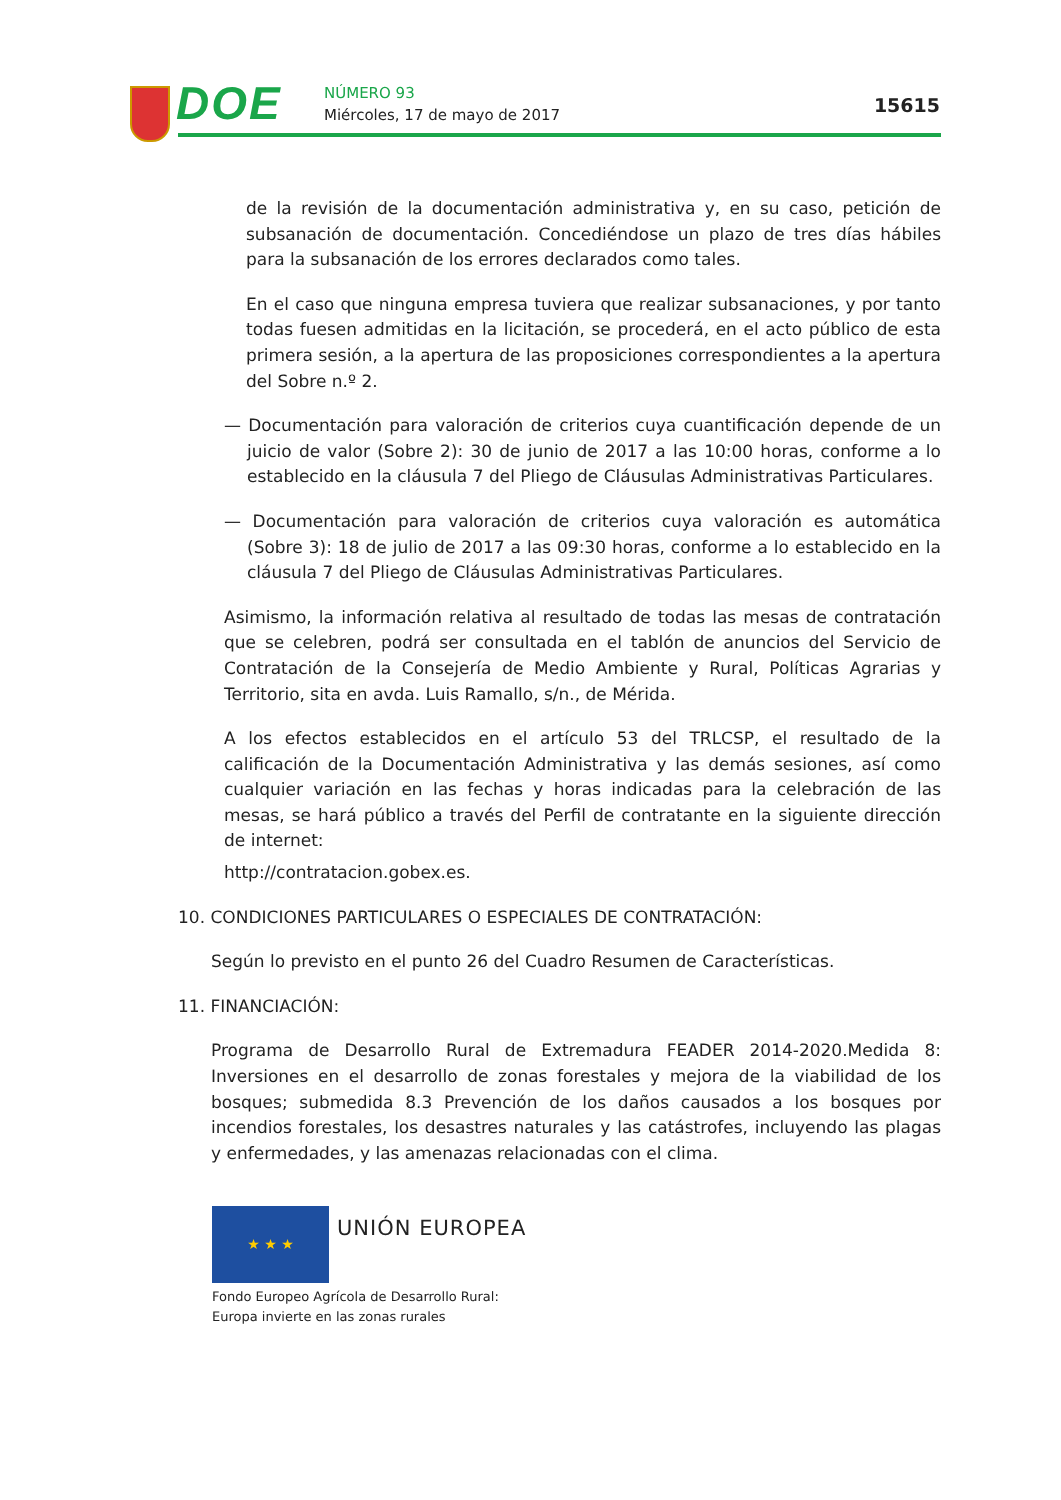DOE NÚMERO 93
Miércoles, 17 de mayo de 2017 15615
de la revisión de la documentación administrativa y, en su caso, petición de subsanación de documentación. Concediéndose un plazo de tres días hábiles para la subsanación de los errores declarados como tales.
En el caso que ninguna empresa tuviera que realizar subsanaciones, y por tanto todas fuesen admitidas en la licitación, se procederá, en el acto público de esta primera sesión, a la apertura de las proposiciones correspondientes a la apertura del Sobre n.º 2.
— Documentación para valoración de criterios cuya cuantificación depende de un juicio de valor (Sobre 2): 30 de junio de 2017 a las 10:00 horas, conforme a lo establecido en la cláusula 7 del Pliego de Cláusulas Administrativas Particulares.
— Documentación para valoración de criterios cuya valoración es automática (Sobre 3): 18 de julio de 2017 a las 09:30 horas, conforme a lo establecido en la cláusula 7 del Pliego de Cláusulas Administrativas Particulares.
Asimismo, la información relativa al resultado de todas las mesas de contratación que se celebren, podrá ser consultada en el tablón de anuncios del Servicio de Contratación de la Consejería de Medio Ambiente y Rural, Políticas Agrarias y Territorio, sita en avda. Luis Ramallo, s/n., de Mérida.
A los efectos establecidos en el artículo 53 del TRLCSP, el resultado de la calificación de la Documentación Administrativa y las demás sesiones, así como cualquier variación en las fechas y horas indicadas para la celebración de las mesas, se hará público a través del Perfil de contratante en la siguiente dirección de internet:
http://contratacion.gobex.es.
10. CONDICIONES PARTICULARES O ESPECIALES DE CONTRATACIÓN:
Según lo previsto en el punto 26 del Cuadro Resumen de Características.
11. FINANCIACIÓN:
Programa de Desarrollo Rural de Extremadura FEADER 2014-2020.Medida 8: Inversiones en el desarrollo de zonas forestales y mejora de la viabilidad de los bosques; submedida 8.3 Prevención de los daños causados a los bosques por incendios forestales, los desastres naturales y las catástrofes, incluyendo las plagas y enfermedades, y las amenazas relacionadas con el clima.
★ ★ ★ UNIÓN EUROPEA
Fondo Europeo Agrícola de Desarrollo Rural:
Europa invierte en las zonas rurales